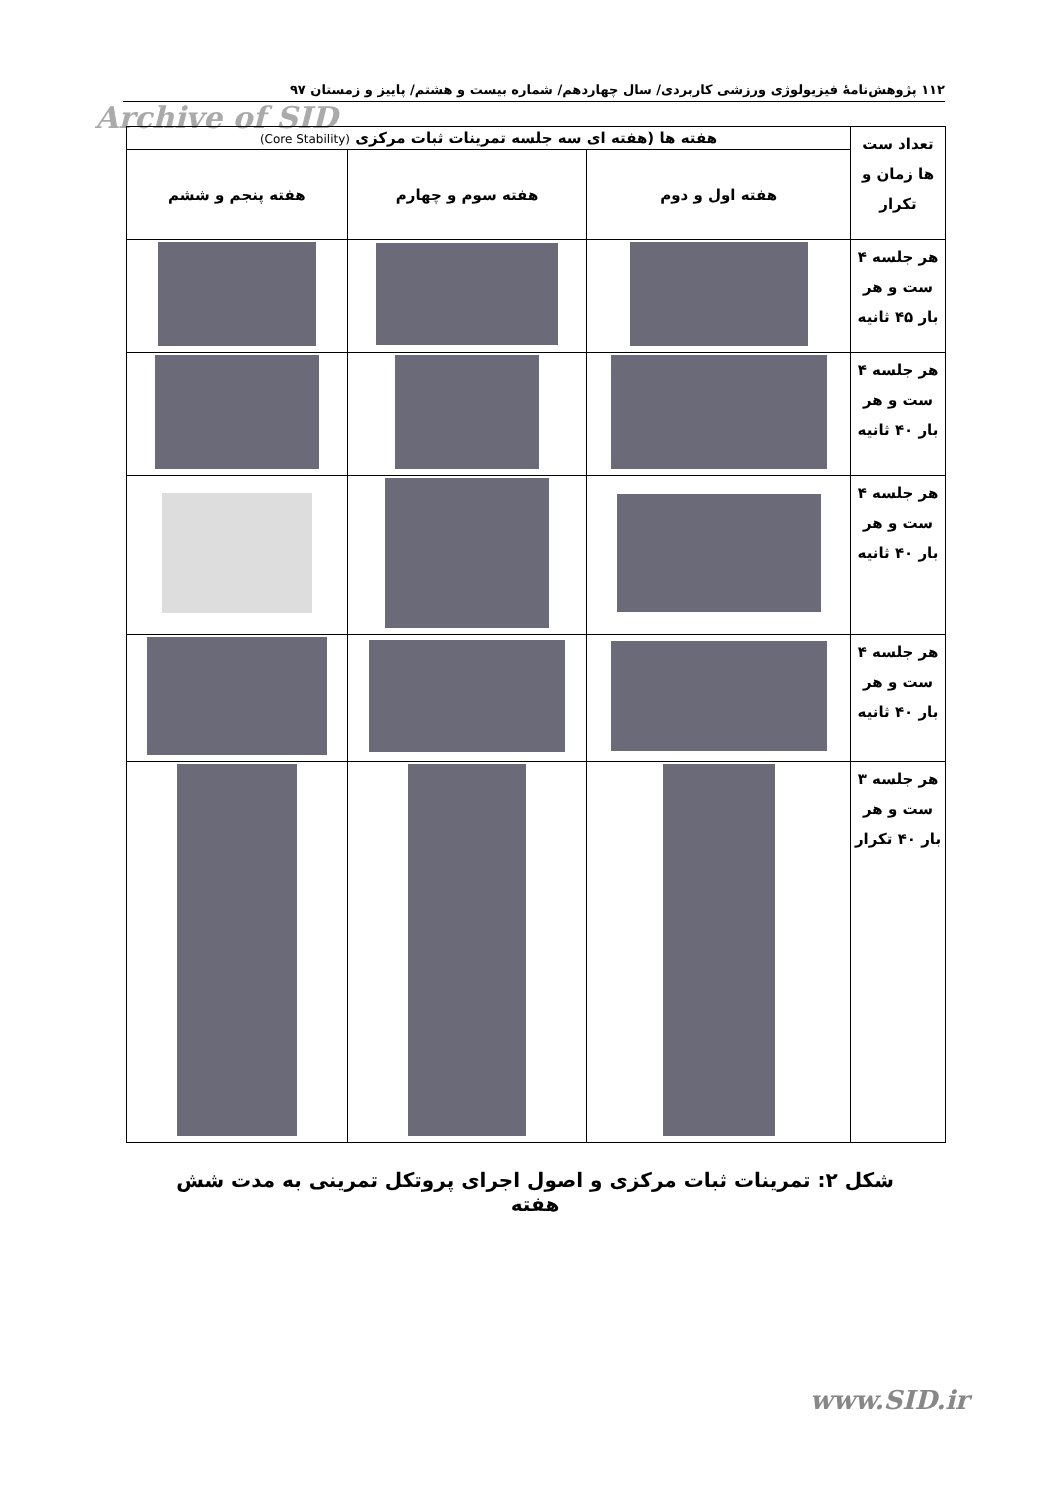۱۱۲ پژوهش‌نامهٔ فیزیولوژی ورزشی کاربردی/ سال چهاردهم/ شماره بیست و هشتم/ پاییز و زمستان ۹۷
Archive of SID
| تعداد ست ها زمان و تکرار | هفته ها (هفته ای سه جلسه تمرینات ثبات مرکزی (Core Stability) | | |
| --- | --- | --- | --- |
| | هفته اول و دوم | هفته سوم و چهارم | هفته پنجم و ششم |
| هر جلسه ۴ ست و هر بار ۴۵ ثانیه | | | |
| هر جلسه ۴ ست و هر بار ۴۰ ثانیه | | | |
| هر جلسه ۴ ست و هر بار ۴۰ ثانیه | | | |
| هر جلسه ۴ ست و هر بار ۴۰ ثانیه | | | |
| هر جلسه ۳ ست و هر بار ۴۰ تکرار | | | |
شکل ۲: تمرینات ثبات مرکزی و اصول اجرای پروتکل تمرینی به مدت شش هفته
www.SID.ir